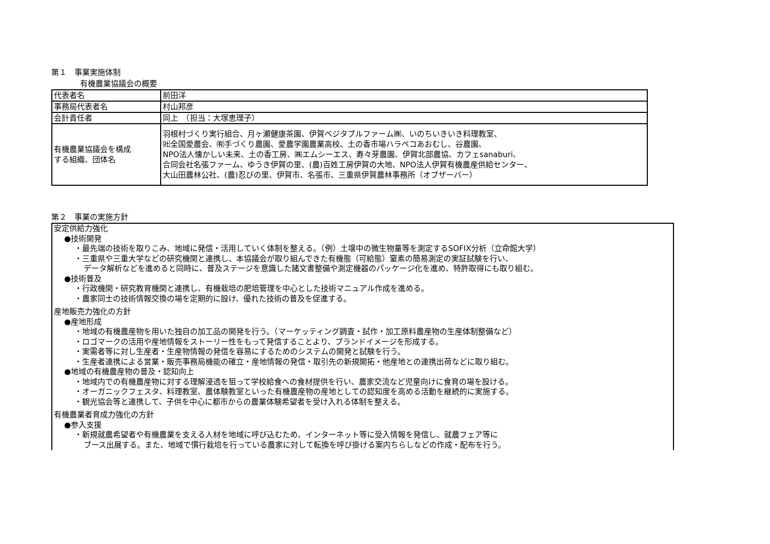第１　事業実施体制
有機農業協議会の概要
| 代表者名 | 前田洋 |
| 事務局代表者名 | 村山邦彦 |
| 会計責任者 | 同上 （担当：大塚恵理子） |
| 有機農業協議会を構成 する組織、団体名 | 羽根村づくり実行組合、月ヶ瀬健康茶園、伊賀ベジタブルファーム㈱、いのちいきいき料理教室、 ㈳全国愛農会、㈲手づくり農園、愛農学園農業高校、土の香市場ハラペコあおむし、谷農園、 NPO法人懐かしい未来、土の香工房、㈱エムシーエス、寿々芽農園、伊賀北部農協、カフェsanaburi、 合同会社名張ファーム、ゆうき伊賀の里、(農)百姓工房伊賀の大地、NPO法人伊賀有機農産供給センター、 大山田農林公社、(農)忍びの里、伊賀市、名張市、三重県伊賀農林事務所（オブザーバー） |
第２　事業の実施方針
安定供給力強化
●技術開発
・最先端の技術を取りこみ、地域に発信・活用していく体制を整える。（例）土壌中の微生物量等を測定するSOFIX分析（立命館大学）
・三重県や三重大学などの研究機関と連携し、本協議会が取り組んできた有機態（可給態）窒素の簡易測定の実証試験を行い、
データ解析などを進めると同時に、普及ステージを意識した諸文書整備や測定機器のパッケージ化を進め、特許取得にも取り組む。
●技術普及
・行政機関・研究教育機関と連携し、有機栽培の肥培管理を中心とした技術マニュアル作成を進める。
・農家同士の技術情報交換の場を定期的に設け、優れた技術の普及を促進する。
産地販売力強化の方針
●産地形成
・地域の有機農産物を用いた独自の加工品の開発を行う。（マーケッティング調査・試作・加工原料農産物の生産体制整備など）
・ロゴマークの活用や産地情報をストーリー性をもって発信することより、ブランドイメージを形成する。
・実需者等に対し生産者・生産物情報の発信を容易にするためのシステムの開発と試験を行う。
・生産者連携による営業・販売事務局機能の確立・産地情報の発信・取引先の新規開拓・他産地との連携出荷などに取り組む。
●地域の有機農産物の普及・認知向上
・地域内での有機農産物に対する理解浸透を狙って学校給食への食材提供を行い、農家交流など児童向けに食育の場を設ける。
・オーガニックフェスタ、料理教室、農体験教室といった有機農産物の産地としての認知度を高める活動を継続的に実施する。
・観光協会等と連携して、子供を中心に都市からの農業体験希望者を受け入れる体制を整える。
有機農業者育成力強化の方針
●参入支援
・新規就農希望者や有機農業を支える人材を地域に呼び込むため、インターネット等に受入情報を発信し、就農フェア等に
ブース出展する。また、地域で慣行栽培を行っている農家に対して転換を呼び掛ける案内ちらしなどの作成・配布を行う。